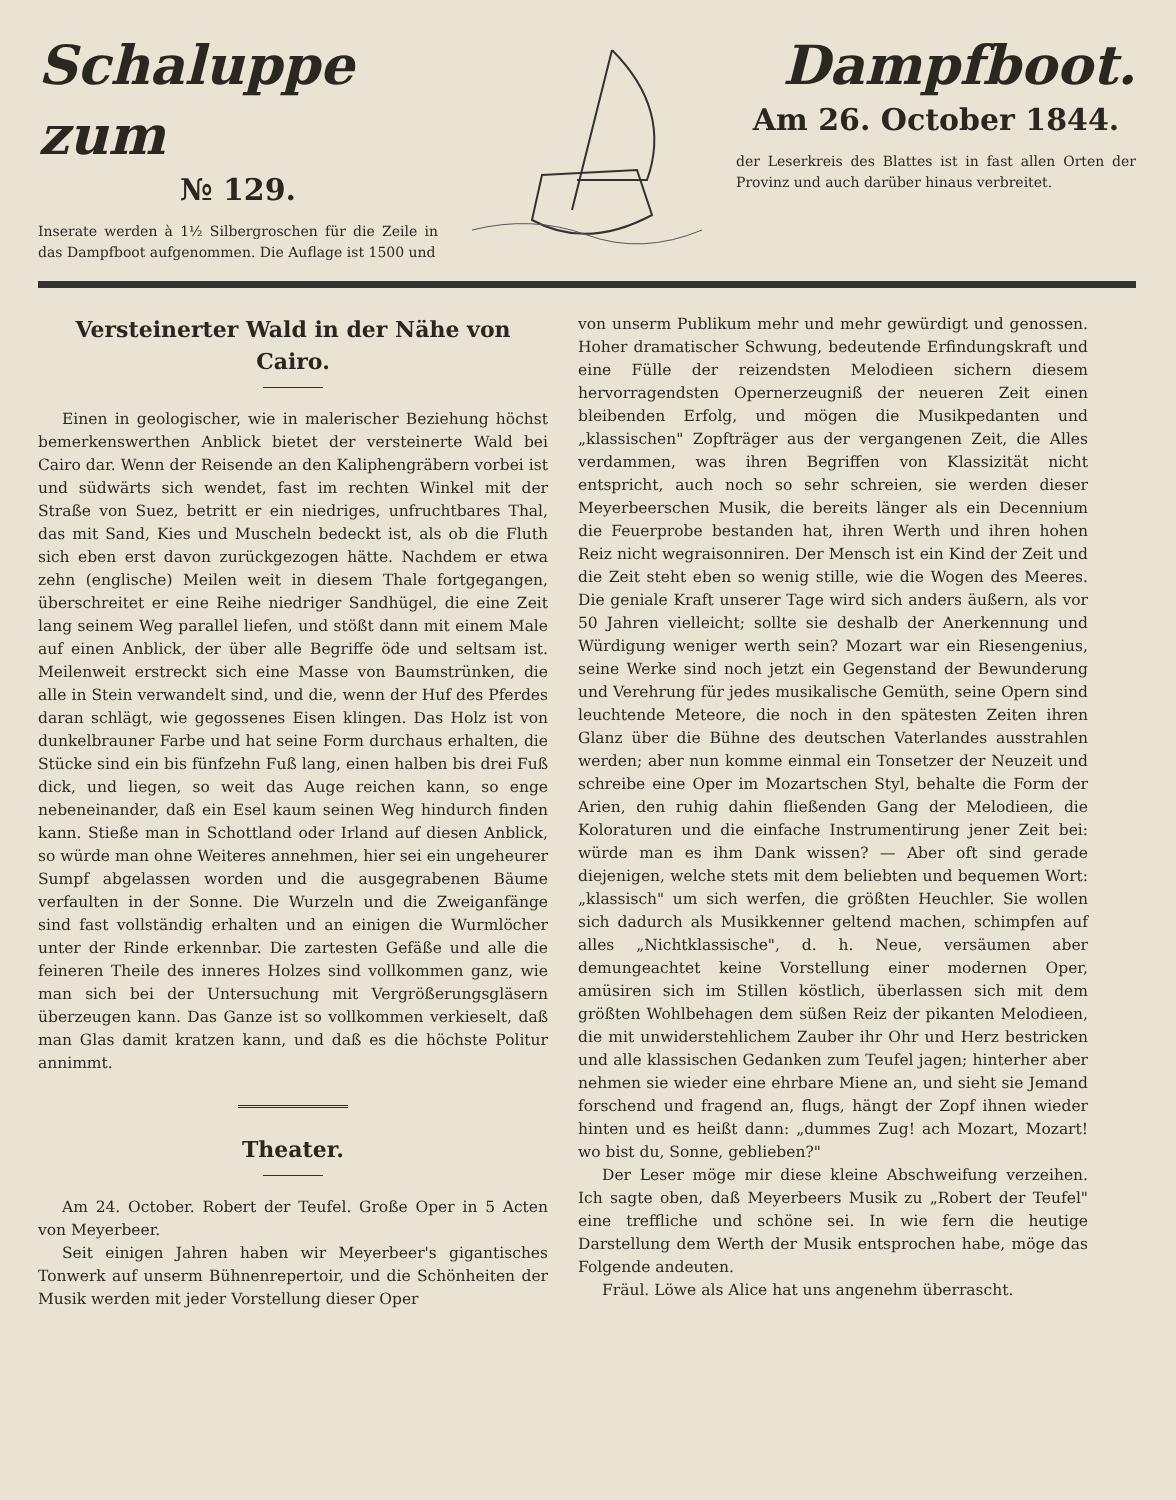Schaluppe zum
№ 129.
Inserate werden à 1½ Silbergroschen für die Zeile in das Dampfboot aufgenommen. Die Auflage ist 1500 und
Dampfboot.
Am 26. October 1844.
der Leserkreis des Blattes ist in fast allen Orten der Provinz und auch darüber hinaus verbreitet.
Versteinerter Wald in der Nähe von Cairo.
Einen in geologischer, wie in malerischer Beziehung höchst bemerkenswerthen Anblick bietet der versteinerte Wald bei Cairo dar. Wenn der Reisende an den Kaliphengräbern vorbei ist und südwärts sich wendet, fast im rechten Winkel mit der Straße von Suez, betritt er ein niedriges, unfruchtbares Thal, das mit Sand, Kies und Muscheln bedeckt ist, als ob die Fluth sich eben erst davon zurückgezogen hätte. Nachdem er etwa zehn (englische) Meilen weit in diesem Thale fortgegangen, überschreitet er eine Reihe niedriger Sandhügel, die eine Zeit lang seinem Weg parallel liefen, und stößt dann mit einem Male auf einen Anblick, der über alle Begriffe öde und seltsam ist. Meilenweit erstreckt sich eine Masse von Baumstrünken, die alle in Stein verwandelt sind, und die, wenn der Huf des Pferdes daran schlägt, wie gegossenes Eisen klingen. Das Holz ist von dunkelbrauner Farbe und hat seine Form durchaus erhalten, die Stücke sind ein bis fünfzehn Fuß lang, einen halben bis drei Fuß dick, und liegen, so weit das Auge reichen kann, so enge nebeneinander, daß ein Esel kaum seinen Weg hindurch finden kann. Stieße man in Schottland oder Irland auf diesen Anblick, so würde man ohne Weiteres annehmen, hier sei ein ungeheurer Sumpf abgelassen worden und die ausgegrabenen Bäume verfaulten in der Sonne. Die Wurzeln und die Zweiganfänge sind fast vollständig erhalten und an einigen die Wurmlöcher unter der Rinde erkennbar. Die zartesten Gefäße und alle die feineren Theile des inneres Holzes sind vollkommen ganz, wie man sich bei der Untersuchung mit Vergrößerungsgläsern überzeugen kann. Das Ganze ist so vollkommen verkieselt, daß man Glas damit kratzen kann, und daß es die höchste Politur annimmt.
Theater.
Am 24. October. Robert der Teufel. Große Oper in 5 Acten von Meyerbeer.
Seit einigen Jahren haben wir Meyerbeer's gigantisches Tonwerk auf unserm Bühnenrepertoir, und die Schönheiten der Musik werden mit jeder Vorstellung dieser Oper
von unserm Publikum mehr und mehr gewürdigt und genossen. Hoher dramatischer Schwung, bedeutende Erfindungskraft und eine Fülle der reizendsten Melodieen sichern diesem hervorragendsten Opernerzeugniß der neueren Zeit einen bleibenden Erfolg, und mögen die Musikpedanten und „klassischen" Zopfträger aus der vergangenen Zeit, die Alles verdammen, was ihren Begriffen von Klassizität nicht entspricht, auch noch so sehr schreien, sie werden dieser Meyerbeerschen Musik, die bereits länger als ein Decennium die Feuerprobe bestanden hat, ihren Werth und ihren hohen Reiz nicht wegraisonniren. Der Mensch ist ein Kind der Zeit und die Zeit steht eben so wenig stille, wie die Wogen des Meeres. Die geniale Kraft unserer Tage wird sich anders äußern, als vor 50 Jahren vielleicht; sollte sie deshalb der Anerkennung und Würdigung weniger werth sein? Mozart war ein Riesengenius, seine Werke sind noch jetzt ein Gegenstand der Bewunderung und Verehrung für jedes musikalische Gemüth, seine Opern sind leuchtende Meteore, die noch in den spätesten Zeiten ihren Glanz über die Bühne des deutschen Vaterlandes ausstrahlen werden; aber nun komme einmal ein Tonsetzer der Neuzeit und schreibe eine Oper im Mozartschen Styl, behalte die Form der Arien, den ruhig dahin fließenden Gang der Melodieen, die Koloraturen und die einfache Instrumentirung jener Zeit bei: würde man es ihm Dank wissen? — Aber oft sind gerade diejenigen, welche stets mit dem beliebten und bequemen Wort: „klassisch" um sich werfen, die größten Heuchler. Sie wollen sich dadurch als Musikkenner geltend machen, schimpfen auf alles „Nichtklassische", d. h. Neue, versäumen aber demungeachtet keine Vorstellung einer modernen Oper, amüsiren sich im Stillen köstlich, überlassen sich mit dem größten Wohlbehagen dem süßen Reiz der pikanten Melodieen, die mit unwiderstehlichem Zauber ihr Ohr und Herz bestricken und alle klassischen Gedanken zum Teufel jagen; hinterher aber nehmen sie wieder eine ehrbare Miene an, und sieht sie Jemand forschend und fragend an, flugs, hängt der Zopf ihnen wieder hinten und es heißt dann: „dummes Zug! ach Mozart, Mozart! wo bist du, Sonne, geblieben?"
Der Leser möge mir diese kleine Abschweifung verzeihen. Ich sagte oben, daß Meyerbeers Musik zu „Robert der Teufel" eine treffliche und schöne sei. In wie fern die heutige Darstellung dem Werth der Musik entsprochen habe, möge das Folgende andeuten.
Fräul. Löwe als Alice hat uns angenehm überrascht.